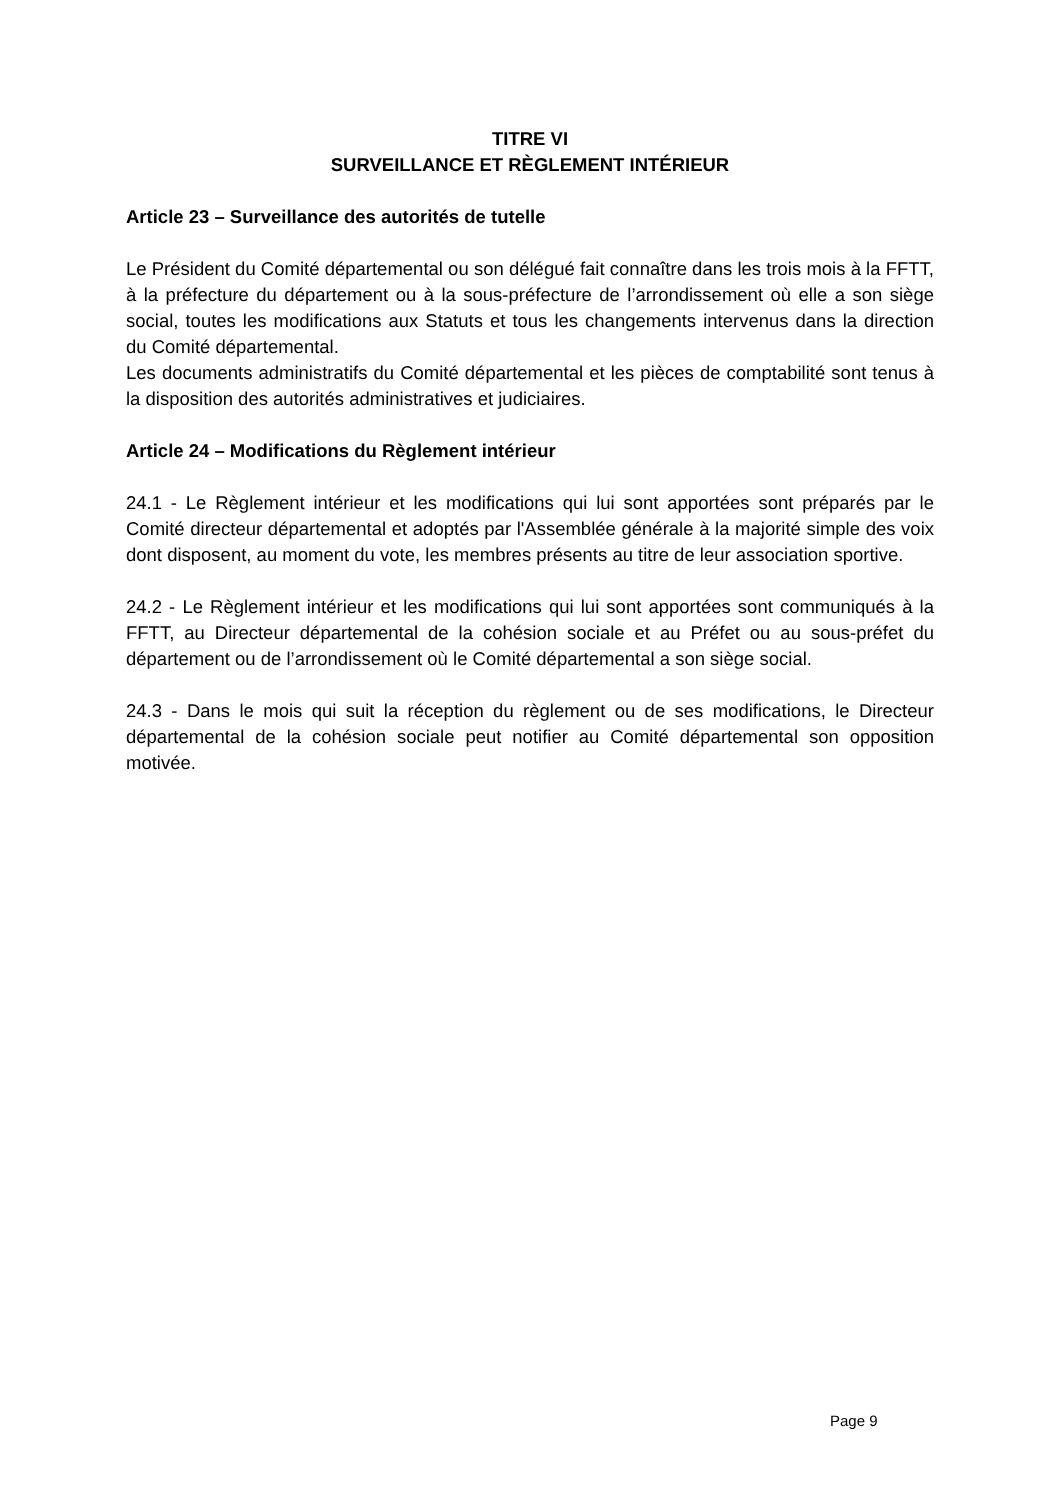TITRE VI
SURVEILLANCE ET RÈGLEMENT INTÉRIEUR
Article 23 – Surveillance des autorités de tutelle
Le Président du Comité départemental ou son délégué fait connaître dans les trois mois à la FFTT, à la préfecture du département ou à la sous-préfecture de l’arrondissement où elle a son siège social, toutes les modifications aux Statuts et tous les changements intervenus dans la direction du Comité départemental.
Les documents administratifs du Comité départemental et les pièces de comptabilité sont tenus à la disposition des autorités administratives et judiciaires.
Article 24 – Modifications du Règlement intérieur
24.1 - Le Règlement intérieur et les modifications qui lui sont apportées sont préparés par le Comité directeur départemental et adoptés par l'Assemblée générale à la majorité simple des voix dont disposent, au moment du vote, les membres présents au titre de leur association sportive.
24.2 - Le Règlement intérieur et les modifications qui lui sont apportées sont communiqués à la FFTT, au Directeur départemental de la cohésion sociale et au Préfet ou au sous-préfet du département ou de l’arrondissement où le Comité départemental a son siège social.
24.3 - Dans le mois qui suit la réception du règlement ou de ses modifications, le Directeur départemental de la cohésion sociale peut notifier au Comité départemental son opposition motivée.
Page 9